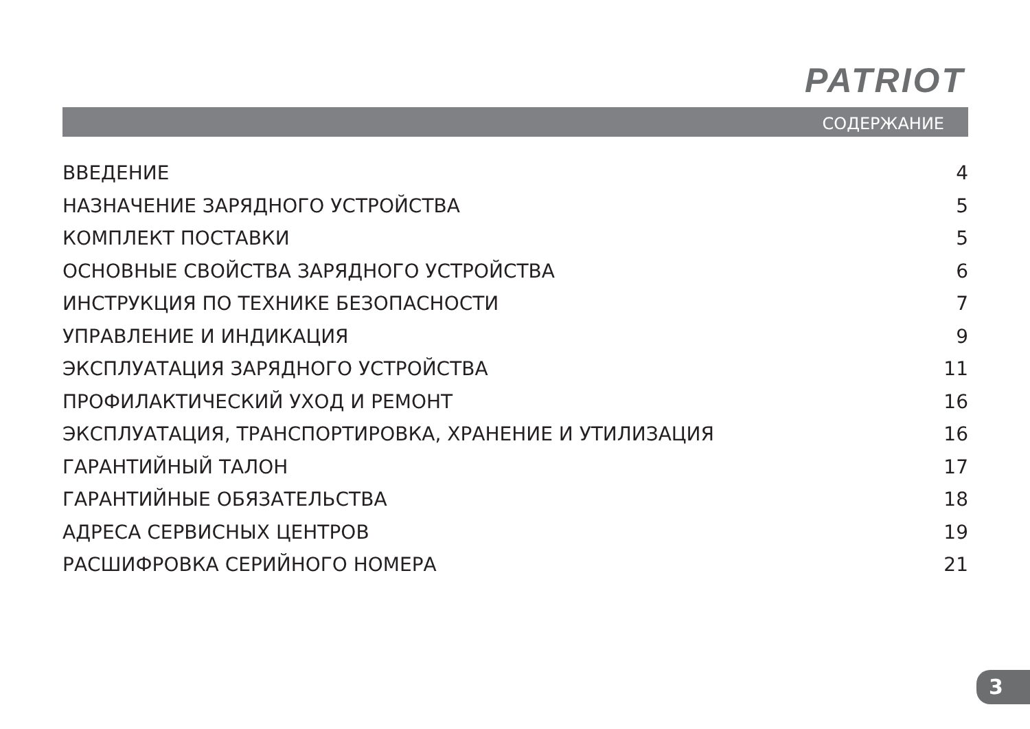PATRIOT
СОДЕРЖАНИЕ
ВВЕДЕНИЕ 4
НАЗНАЧЕНИЕ ЗАРЯДНОГО УСТРОЙСТВА 5
КОМПЛЕКТ ПОСТАВКИ 5
ОСНОВНЫЕ СВОЙСТВА ЗАРЯДНОГО УСТРОЙСТВА 6
ИНСТРУКЦИЯ ПО ТЕХНИКЕ БЕЗОПАСНОСТИ 7
УПРАВЛЕНИЕ И ИНДИКАЦИЯ 9
ЭКСПЛУАТАЦИЯ ЗАРЯДНОГО УСТРОЙСТВА 11
ПРОФИЛАКТИЧЕСКИЙ УХОД И РЕМОНТ 16
ЭКСПЛУАТАЦИЯ, ТРАНСПОРТИРОВКА, ХРАНЕНИЕ И УТИЛИЗАЦИЯ 16
ГАРАНТИЙНЫЙ ТАЛОН 17
ГАРАНТИЙНЫЕ ОБЯЗАТЕЛЬСТВА 18
АДРЕСА СЕРВИСНЫХ ЦЕНТРОВ 19
РАСШИФРОВКА СЕРИЙНОГО НОМЕРА 21
3